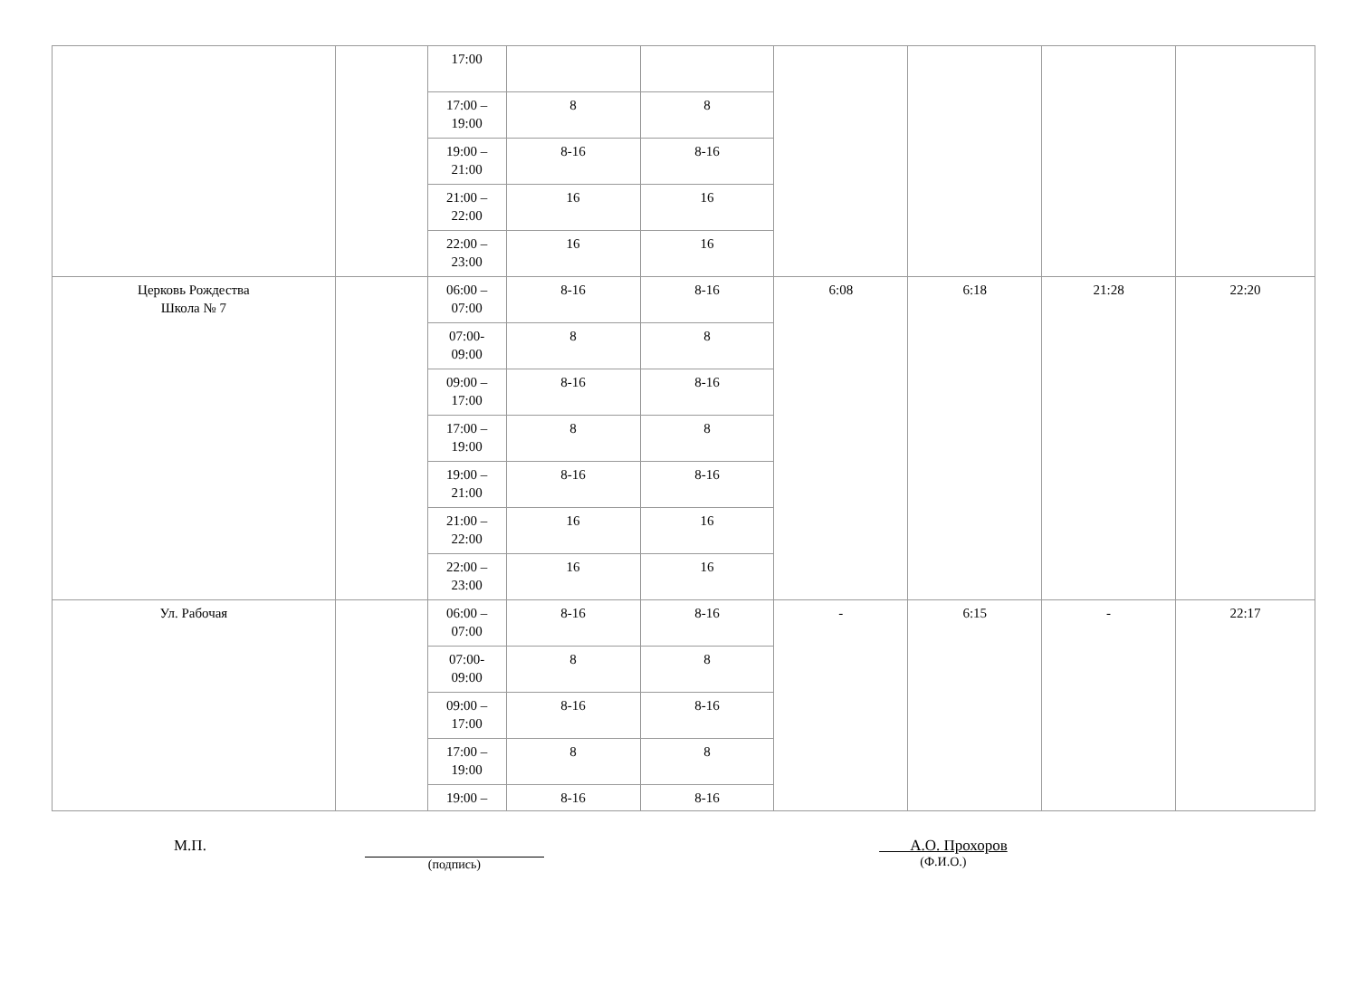| | | 17:00 | | | | | | |
| | | 17:00 – 19:00 | 8 | 8 | | | | |
| | | 19:00 – 21:00 | 8-16 | 8-16 | | | | |
| | | 21:00 – 22:00 | 16 | 16 | | | | |
| | | 22:00 – 23:00 | 16 | 16 | | | | |
| Церковь Рождества Школа № 7 | | 06:00 – 07:00 | 8-16 | 8-16 | 6:08 | 6:18 | 21:28 | 22:20 |
| | | 07:00- 09:00 | 8 | 8 | | | | |
| | | 09:00 – 17:00 | 8-16 | 8-16 | | | | |
| | | 17:00 – 19:00 | 8 | 8 | | | | |
| | | 19:00 – 21:00 | 8-16 | 8-16 | | | | |
| | | 21:00 – 22:00 | 16 | 16 | | | | |
| | | 22:00 – 23:00 | 16 | 16 | | | | |
| Ул. Рабочая | | 06:00 – 07:00 | 8-16 | 8-16 | - | 6:15 | - | 22:17 |
| | | 07:00- 09:00 | 8 | 8 | | | | |
| | | 09:00 – 17:00 | 8-16 | 8-16 | | | | |
| | | 17:00 – 19:00 | 8 | 8 | | | | |
| | | 19:00 – | 8-16 | 8-16 | | | | |
М.П.
(подпись)
А.О. Прохоров
(Ф.И.О.)